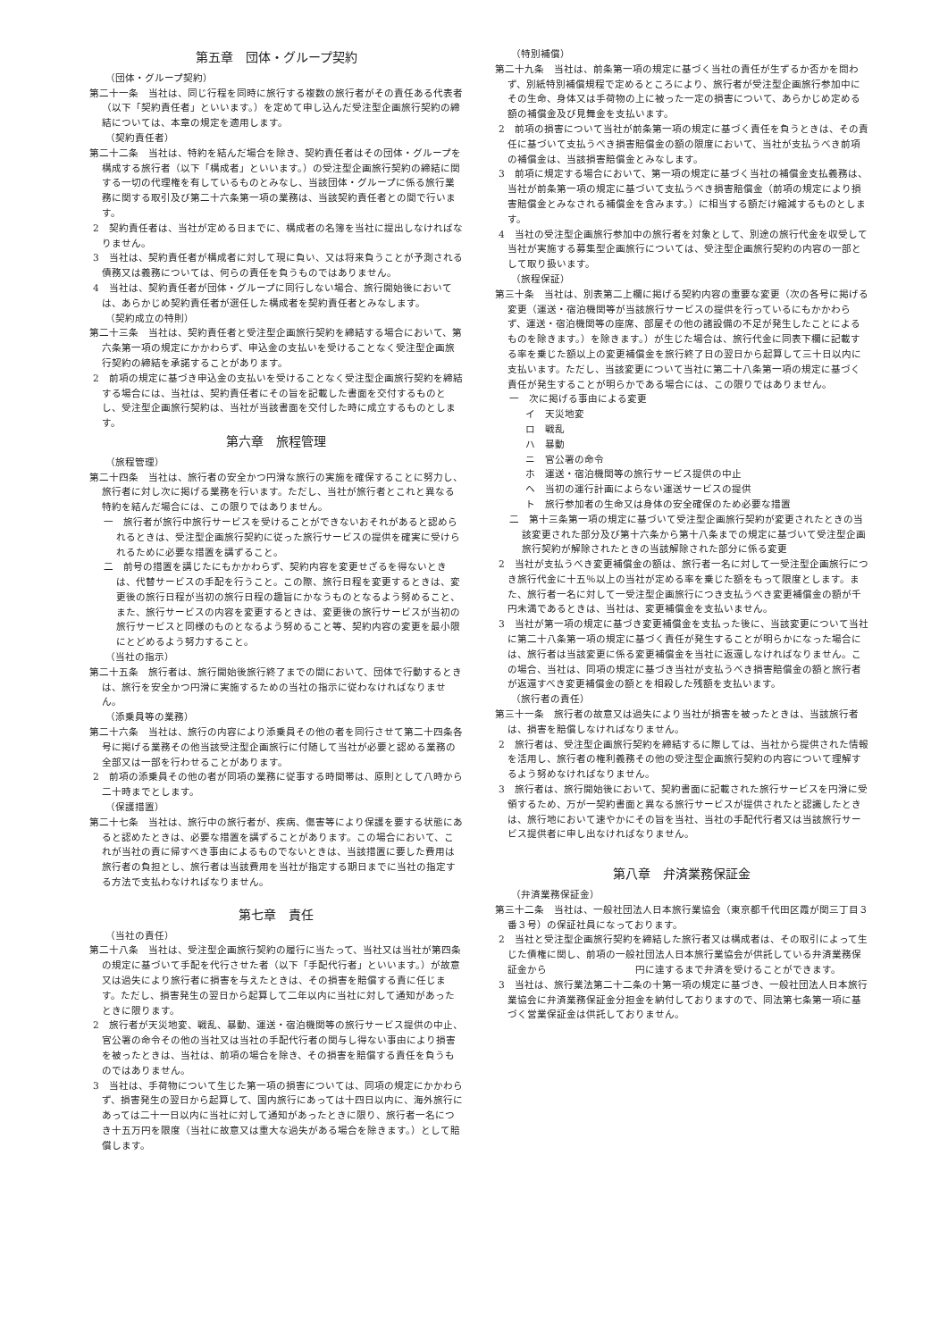第五章　団体・グループ契約
（団体・グループ契約）
第二十一条　当社は、同じ行程を同時に旅行する複数の旅行者がその責任ある代表者（以下「契約責任者」といいます。）を定めて申し込んだ受注型企画旅行契約の締結については、本章の規定を適用します。
（契約責任者）
第二十二条　当社は、特約を結んだ場合を除き、契約責任者はその団体・グループを構成する旅行者（以下「構成者」といいます。）の受注型企画旅行契約の締結に関する一切の代理権を有しているものとみなし、当該団体・グループに係る旅行業務に関する取引及び第二十六条第一項の業務は、当該契約責任者との間で行います。
2　契約責任者は、当社が定める日までに、構成者の名簿を当社に提出しなければなりません。
3　当社は、契約責任者が構成者に対して現に負い、又は将来負うことが予測される債務又は義務については、何らの責任を負うものではありません。
4　当社は、契約責任者が団体・グループに同行しない場合、旅行開始後においては、あらかじめ契約責任者が選任した構成者を契約責任者とみなします。
（契約成立の特則）
第二十三条　当社は、契約責任者と受注型企画旅行契約を締結する場合において、第六条第一項の規定にかかわらず、申込金の支払いを受けることなく受注型企画旅行契約の締結を承諾することがあります。
2　前項の規定に基づき申込金の支払いを受けることなく受注型企画旅行契約を締結する場合には、当社は、契約責任者にその旨を記載した書面を交付するものとし、受注型企画旅行契約は、当社が当該書面を交付した時に成立するものとします。
第六章　旅程管理
（旅程管理）
第二十四条　当社は、旅行者の安全かつ円滑な旅行の実施を確保することに努力し、旅行者に対し次に掲げる業務を行います。ただし、当社が旅行者とこれと異なる特約を結んだ場合には、この限りではありません。
一　旅行者が旅行中旅行サービスを受けることができないおそれがあると認められるときは、受注型企画旅行契約に従った旅行サービスの提供を確実に受けられるために必要な措置を講ずること。
二　前号の措置を講じたにもかかわらず、契約内容を変更せざるを得ないときは、代替サービスの手配を行うこと。この際、旅行日程を変更するときは、変更後の旅行日程が当初の旅行日程の趣旨にかなうものとなるよう努めること、また、旅行サービスの内容を変更するときは、変更後の旅行サービスが当初の旅行サービスと同様のものとなるよう努めること等、契約内容の変更を最小限にとどめるよう努力すること。
（当社の指示）
第二十五条　旅行者は、旅行開始後旅行終了までの間において、団体で行動するときは、旅行を安全かつ円滑に実施するための当社の指示に従わなければなりません。
（添乗員等の業務）
第二十六条　当社は、旅行の内容により添乗員その他の者を同行させて第二十四条各号に掲げる業務その他当該受注型企画旅行に付随して当社が必要と認める業務の全部又は一部を行わせることがあります。
2　前項の添乗員その他の者が同項の業務に従事する時間帯は、原則として八時から二十時までとします。
（保護措置）
第二十七条　当社は、旅行中の旅行者が、疾病、傷害等により保護を要する状態にあると認めたときは、必要な措置を講ずることがあります。この場合において、これが当社の責に帰すべき事由によるものでないときは、当該措置に要した費用は旅行者の負担とし、旅行者は当該費用を当社が指定する期日までに当社の指定する方法で支払わなければなりません。
第七章　責任
（当社の責任）
第二十八条　当社は、受注型企画旅行契約の履行に当たって、当社又は当社が第四条の規定に基づいて手配を代行させた者（以下「手配代行者」といいます。）が故意又は過失により旅行者に損害を与えたときは、その損害を賠償する責に任じます。ただし、損害発生の翌日から起算して二年以内に当社に対して通知があったときに限ります。
2　旅行者が天災地変、戦乱、暴動、運送・宿泊機関等の旅行サービス提供の中止、官公署の命令その他の当社又は当社の手配代行者の関与し得ない事由により損害を被ったときは、当社は、前項の場合を除き、その損害を賠償する責任を負うものではありません。
3　当社は、手荷物について生じた第一項の損害については、同項の規定にかかわらず、損害発生の翌日から起算して、国内旅行にあっては十四日以内に、海外旅行にあっては二十一日以内に当社に対して通知があったときに限り、旅行者一名につき十五万円を限度（当社に故意又は重大な過失がある場合を除きます。）として賠償します。
（特別補償）
第二十九条　当社は、前条第一項の規定に基づく当社の責任が生ずるか否かを問わず、別紙特別補償規程で定めるところにより、旅行者が受注型企画旅行参加中にその生命、身体又は手荷物の上に被った一定の損害について、あらかじめ定める額の補償金及び見舞金を支払います。
2　前項の損害について当社が前条第一項の規定に基づく責任を負うときは、その責任に基づいて支払うべき損害賠償金の額の限度において、当社が支払うべき前項の補償金は、当該損害賠償金とみなします。
3　前項に規定する場合において、第一項の規定に基づく当社の補償金支払義務は、当社が前条第一項の規定に基づいて支払うべき損害賠償金（前項の規定により損害賠償金とみなされる補償金を含みます。）に相当する額だけ縮減するものとします。
4　当社の受注型企画旅行参加中の旅行者を対象として、別途の旅行代金を収受して当社が実施する募集型企画旅行については、受注型企画旅行契約の内容の一部として取り扱います。
（旅程保証）
第三十条　当社は、別表第二上欄に掲げる契約内容の重要な変更（次の各号に掲げる変更（運送・宿泊機関等が当該旅行サービスの提供を行っているにもかかわらず、運送・宿泊機関等の座席、部屋その他の諸設備の不足が発生したことによるものを除きます。）を除きます。）が生じた場合は、旅行代金に同表下欄に記載する率を乗じた額以上の変更補償金を旅行終了日の翌日から起算して三十日以内に支払います。ただし、当該変更について当社に第二十八条第一項の規定に基づく責任が発生することが明らかである場合には、この限りではありません。
一　次に掲げる事由による変更
イ　天災地変
ロ　戦乱
ハ　暴動
ニ　官公署の命令
ホ　運送・宿泊機関等の旅行サービス提供の中止
ヘ　当初の運行計画によらない運送サービスの提供
ト　旅行参加者の生命又は身体の安全確保のため必要な措置
二　第十三条第一項の規定に基づいて受注型企画旅行契約が変更されたときの当該変更された部分及び第十六条から第十八条までの規定に基づいて受注型企画旅行契約が解除されたときの当該解除された部分に係る変更
2　当社が支払うべき変更補償金の額は、旅行者一名に対して一受注型企画旅行につき旅行代金に十五％以上の当社が定める率を乗じた額をもって限度とします。また、旅行者一名に対して一受注型企画旅行につき支払うべき変更補償金の額が千円未満であるときは、当社は、変更補償金を支払いません。
3　当社が第一項の規定に基づき変更補償金を支払った後に、当該変更について当社に第二十八条第一項の規定に基づく責任が発生することが明らかになった場合には、旅行者は当該変更に係る変更補償金を当社に返還しなければなりません。この場合、当社は、同項の規定に基づき当社が支払うべき損害賠償金の額と旅行者が返還すべき変更補償金の額とを相殺した残額を支払います。
（旅行者の責任）
第三十一条　旅行者の故意又は過失により当社が損害を被ったときは、当該旅行者は、損害を賠償しなければなりません。
2　旅行者は、受注型企画旅行契約を締結するに際しては、当社から提供された情報を活用し、旅行者の権利義務その他の受注型企画旅行契約の内容について理解するよう努めなければなりません。
3　旅行者は、旅行開始後において、契約書面に記載された旅行サービスを円滑に受領するため、万が一契約書面と異なる旅行サービスが提供されたと認識したときは、旅行地において速やかにその旨を当社、当社の手配代行者又は当該旅行サービス提供者に申し出なければなりません。
第八章　弁済業務保証金
（弁済業務保証金）
第三十二条　当社は、一般社団法人日本旅行業協会（東京都千代田区霞が関三丁目３番３号）の保証社員になっております。
2　当社と受注型企画旅行契約を締結した旅行者又は構成者は、その取引によって生じた債権に関し、前項の一般社団法人日本旅行業協会が供託している弁済業務保証金から　　　　　　　　　円に達するまで弁済を受けることができます。
3　当社は、旅行業法第二十二条の十第一項の規定に基づき、一般社団法人日本旅行業協会に弁済業務保証金分担金を納付しておりますので、同法第七条第一項に基づく営業保証金は供託しておりません。